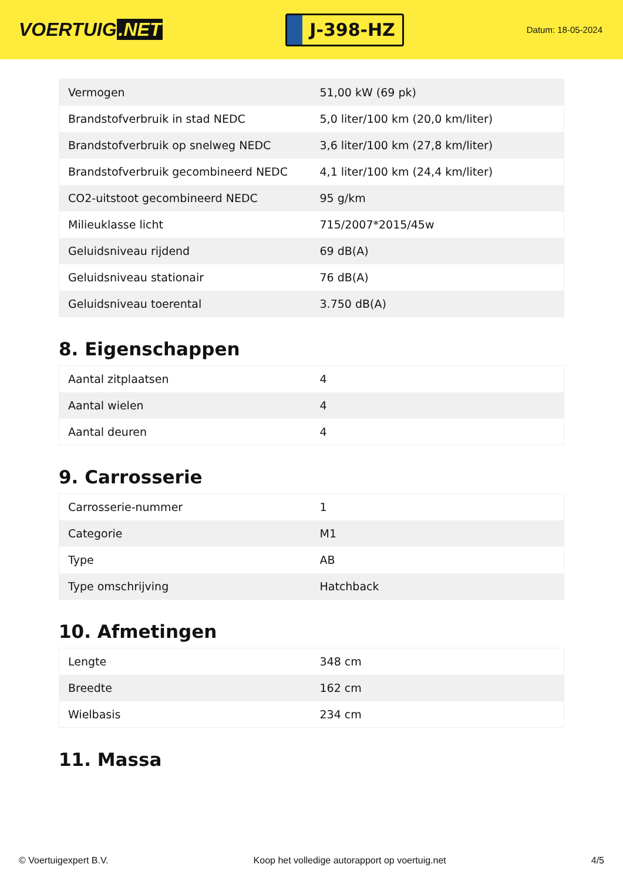VOERTUIG.NET
J-398-HZ
Datum: 18-05-2024
| Vermogen | 51,00 kW (69 pk) |
| Brandstofverbruik in stad NEDC | 5,0 liter/100 km (20,0 km/liter) |
| Brandstofverbruik op snelweg NEDC | 3,6 liter/100 km (27,8 km/liter) |
| Brandstofverbruik gecombineerd NEDC | 4,1 liter/100 km (24,4 km/liter) |
| CO2-uitstoot gecombineerd NEDC | 95 g/km |
| Milieuklasse licht | 715/2007*2015/45w |
| Geluidsniveau rijdend | 69 dB(A) |
| Geluidsniveau stationair | 76 dB(A) |
| Geluidsniveau toerental | 3.750 dB(A) |
8. Eigenschappen
| Aantal zitplaatsen | 4 |
| Aantal wielen | 4 |
| Aantal deuren | 4 |
9. Carrosserie
| Carrosserie-nummer | 1 |
| Categorie | M1 |
| Type | AB |
| Type omschrijving | Hatchback |
10. Afmetingen
| Lengte | 348 cm |
| Breedte | 162 cm |
| Wielbasis | 234 cm |
11. Massa
© Voertuigexpert B.V. Koop het volledige autorapport op voertuig.net 4/5